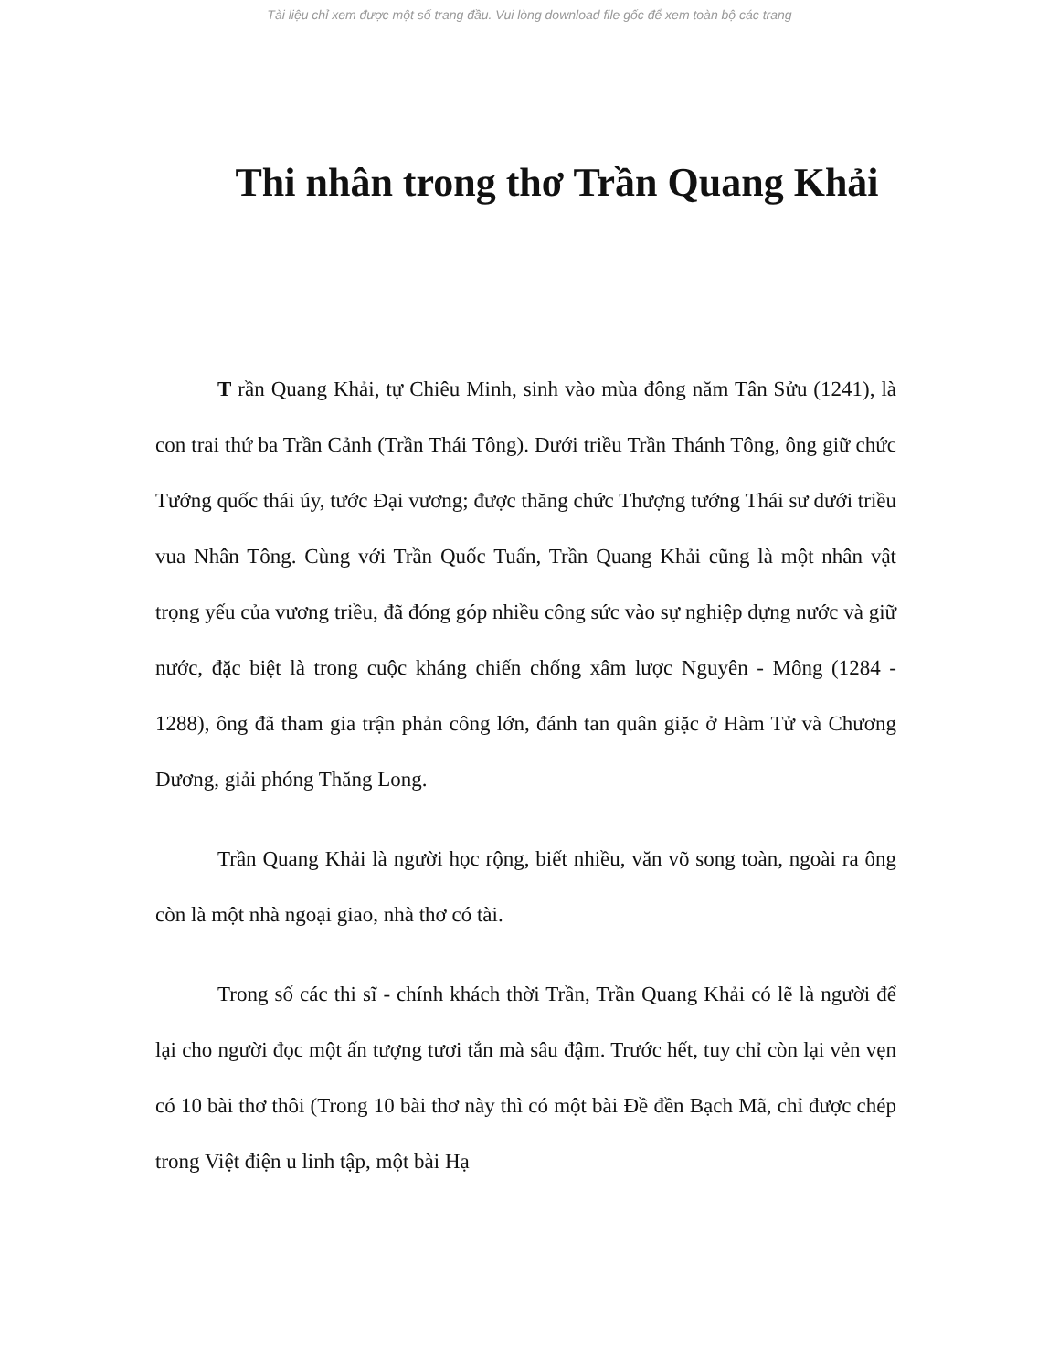Tài liệu chỉ xem được một số trang đầu. Vui lòng download file gốc để xem toàn bộ các trang
Thi nhân trong thơ Trần Quang Khải
T rần Quang Khải, tự Chiêu Minh, sinh vào mùa đông năm Tân Sửu (1241), là con trai thứ ba Trần Cảnh (Trần Thái Tông). Dưới triều Trần Thánh Tông, ông giữ chức Tướng quốc thái úy, tước Đại vương; được thăng chức Thượng tướng Thái sư dưới triều vua Nhân Tông. Cùng với Trần Quốc Tuấn, Trần Quang Khải cũng là một nhân vật trọng yếu của vương triều, đã đóng góp nhiều công sức vào sự nghiệp dựng nước và giữ nước, đặc biệt là trong cuộc kháng chiến chống xâm lược Nguyên - Mông (1284 - 1288), ông đã tham gia trận phản công lớn, đánh tan quân giặc ở Hàm Tử và Chương Dương, giải phóng Thăng Long.
Trần Quang Khải là người học rộng, biết nhiều, văn võ song toàn, ngoài ra ông còn là một nhà ngoại giao, nhà thơ có tài.
Trong số các thi sĩ - chính khách thời Trần, Trần Quang Khải có lẽ là người để lại cho người đọc một ấn tượng tươi tắn mà sâu đậm. Trước hết, tuy chỉ còn lại vẻn vẹn có 10 bài thơ thôi (Trong 10 bài thơ này thì có một bài Đề đền Bạch Mã, chỉ được chép trong Việt điện u linh tập, một bài Hạ